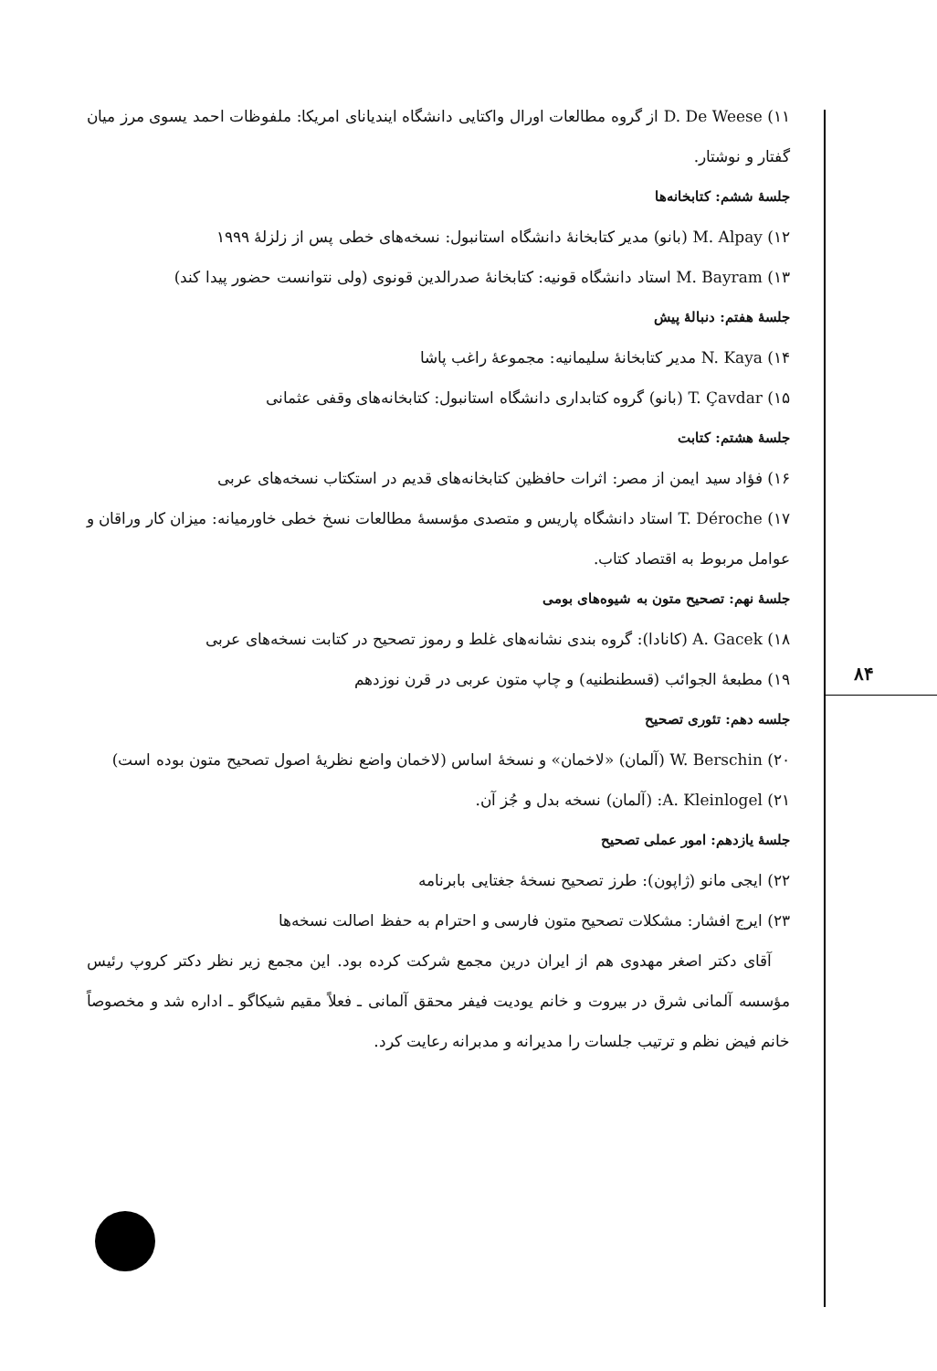۱۱) D. De Weese از گروه مطالعات اورال واکتایی دانشگاه ایندیانای امریکا: ملفوظات احمد یسوی مرز میان گفتار و نوشتار.
جلسهٔ ششم: کتابخانه‌ها
۱۲) M. Alpay (بانو) مدیر کتابخانهٔ دانشگاه استانبول: نسخه‌های خطی پس از زلزلهٔ ۱۹۹۹
۱۳) M. Bayram استاد دانشگاه قونیه: کتابخانهٔ صدرالدین قونوی (ولی نتوانست حضور پیدا کند)
جلسهٔ هفتم: دنبالهٔ پیش
۱۴) N. Kaya مدیر کتابخانهٔ سلیمانیه: مجموعهٔ راغب پاشا
۱۵) T. Çavdar (بانو) گروه کتابداری دانشگاه استانبول: کتابخانه‌های وقفی عثمانی
جلسهٔ هشتم: کتابت
۱۶) فؤاد سید ایمن از مصر: اثرات حافظین کتابخانه‌های قدیم در استکتاب نسخه‌های عربی
۱۷) T. Déroche استاد دانشگاه پاریس و متصدی مؤسسهٔ مطالعات نسخ خطی خاورمیانه: میزان کار وراقان و عوامل مربوط به اقتصاد کتاب.
جلسهٔ نهم: تصحیح متون به شیوه‌های بومی
۱۸) A. Gacek (کانادا): گروه بندی نشانه‌های غلط و رموز تصحیح در کتابت نسخه‌های عربی
۱۹) مطبعهٔ الجوائب (قسطنطنیه) و چاپ متون عربی در قرن نوزدهم
جلسه دهم: تئوری تصحیح
۲۰) W. Berschin (آلمان) «لاخمان» و نسخهٔ اساس (لاخمان واضع نظریهٔ اصول تصحیح متون بوده است)
۲۱) A. Kleinlogel: (آلمان) نسخه بدل و جُز آن.
جلسهٔ یازدهم: امور عملی تصحیح
۲۲) ایجی مانو (ژاپون): طرز تصحیح نسخهٔ جغتایی بابرنامه
۲۳) ایرج افشار: مشکلات تصحیح متون فارسی و احترام به حفظ اصالت نسخه‌ها
آقای دکتر اصغر مهدوی هم از ایران درین مجمع شرکت کرده بود. این مجمع زیر نظر دکتر کروپ رئیس مؤسسه آلمانی شرق در بیروت و خانم یودیت فیفر محقق آلمانی ـ فعلاً مقیم شیکاگو ـ اداره شد و مخصوصاً خانم فیض نظم و ترتیب جلسات را مدیرانه و مدبرانه رعایت کرد.
۸۴